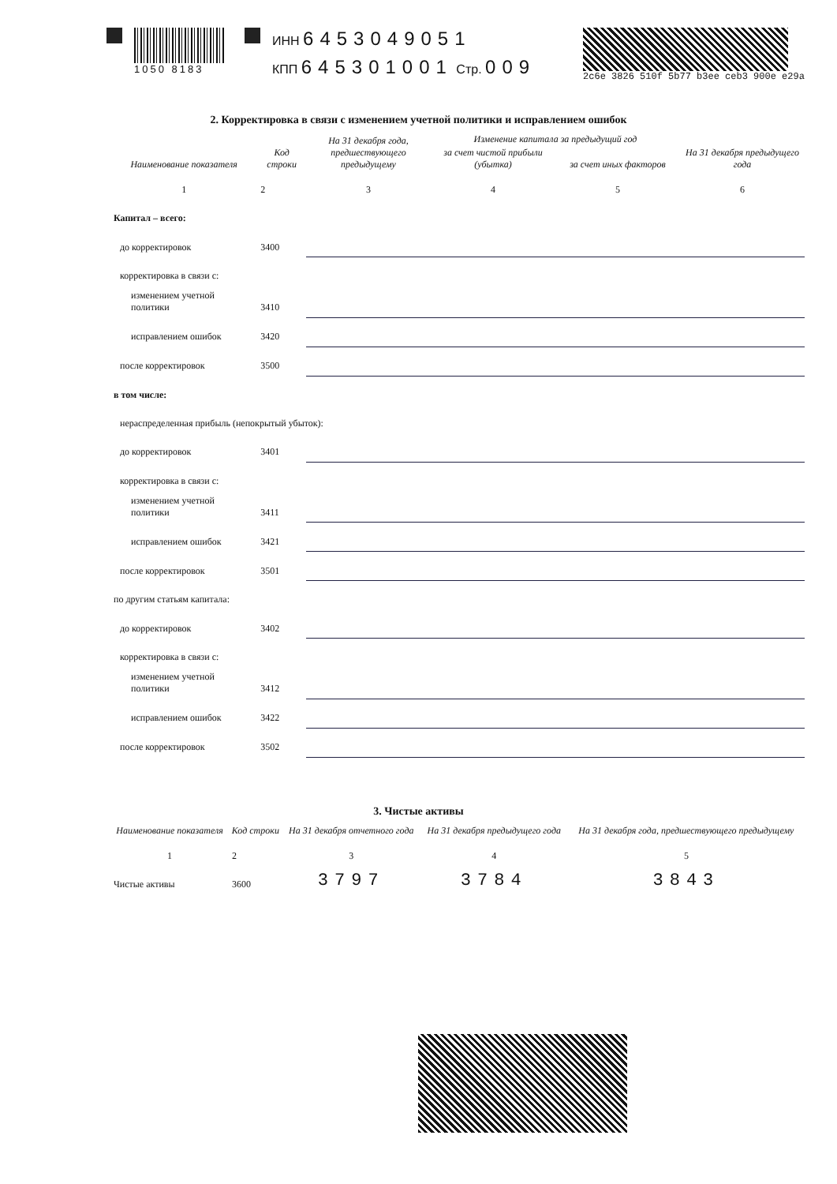1050 8183
ИНН 6453049051
КПП 645301001 Стр. 009
2c6e 3826 510f 5b77 b3ee ceb3 900e e29a
2. Корректировка в связи с изменением учетной политики и исправлением ошибок
| Наименование показателя | Код строки | На 31 декабря года, предшествующего предыдущему | Изменение капитала за предыдущий год | | На 31 декабря предыдущего года |
| --- | --- | --- | --- | --- | --- |
| | | | за счет чистой прибыли (убытка) | за счет иных факторов | |
| 1 | 2 | 3 | 4 | 5 | 6 |
| Капитал – всего: | | | | | |
| до корректировок | 3400 | | | | |
| корректировка в связи с: | | | | | |
| изменением учетной политики | 3410 | | | | |
| исправлением ошибок | 3420 | | | | |
| после корректировок | 3500 | | | | |
| в том числе: | | | | | |
| нераспределенная прибыль (непокрытый убыток): | | | | | |
| до корректировок | 3401 | | | | |
| корректировка в связи с: | | | | | |
| изменением учетной политики | 3411 | | | | |
| исправлением ошибок | 3421 | | | | |
| после корректировок | 3501 | | | | |
| по другим статьям капитала: | | | | | |
| до корректировок | 3402 | | | | |
| корректировка в связи с: | | | | | |
| изменением учетной политики | 3412 | | | | |
| исправлением ошибок | 3422 | | | | |
| после корректировок | 3502 | | | | |
3. Чистые активы
| Наименование показателя | Код строки | На 31 декабря отчетного года | На 31 декабря предыдущего года | На 31 декабря года, предшествующего предыдущему |
| --- | --- | --- | --- | --- |
| 1 | 2 | 3 | 4 | 5 |
| Чистые активы | 3600 | 3797 | 3784 | 3843 |